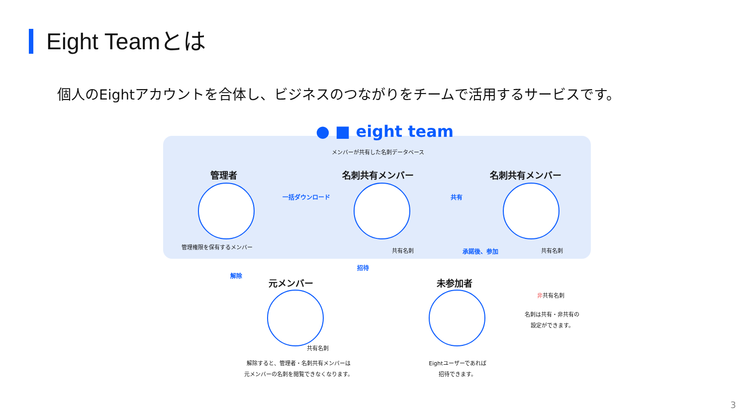Eight Teamとは
個人のEightアカウントを合体し、ビジネスのつながりをチームで活用するサービスです。
● ■ eight team
メンバーが共有した名刺データベース
管理者 名刺共有メンバー 名刺共有メンバー
一括ダウンロード 共有
管理権限を保有するメンバー
共有名刺 承諾後、参加 共有名刺
解除
招待
非共有名刺
元メンバー 未参加者
共有名刺
名刺は共有・非共有の
設定ができます。
解除すると、管理者・名刺共有メンバーは
元メンバーの名刺を閲覧できなくなります。
Eightユーザーであれば
招待できます。
3